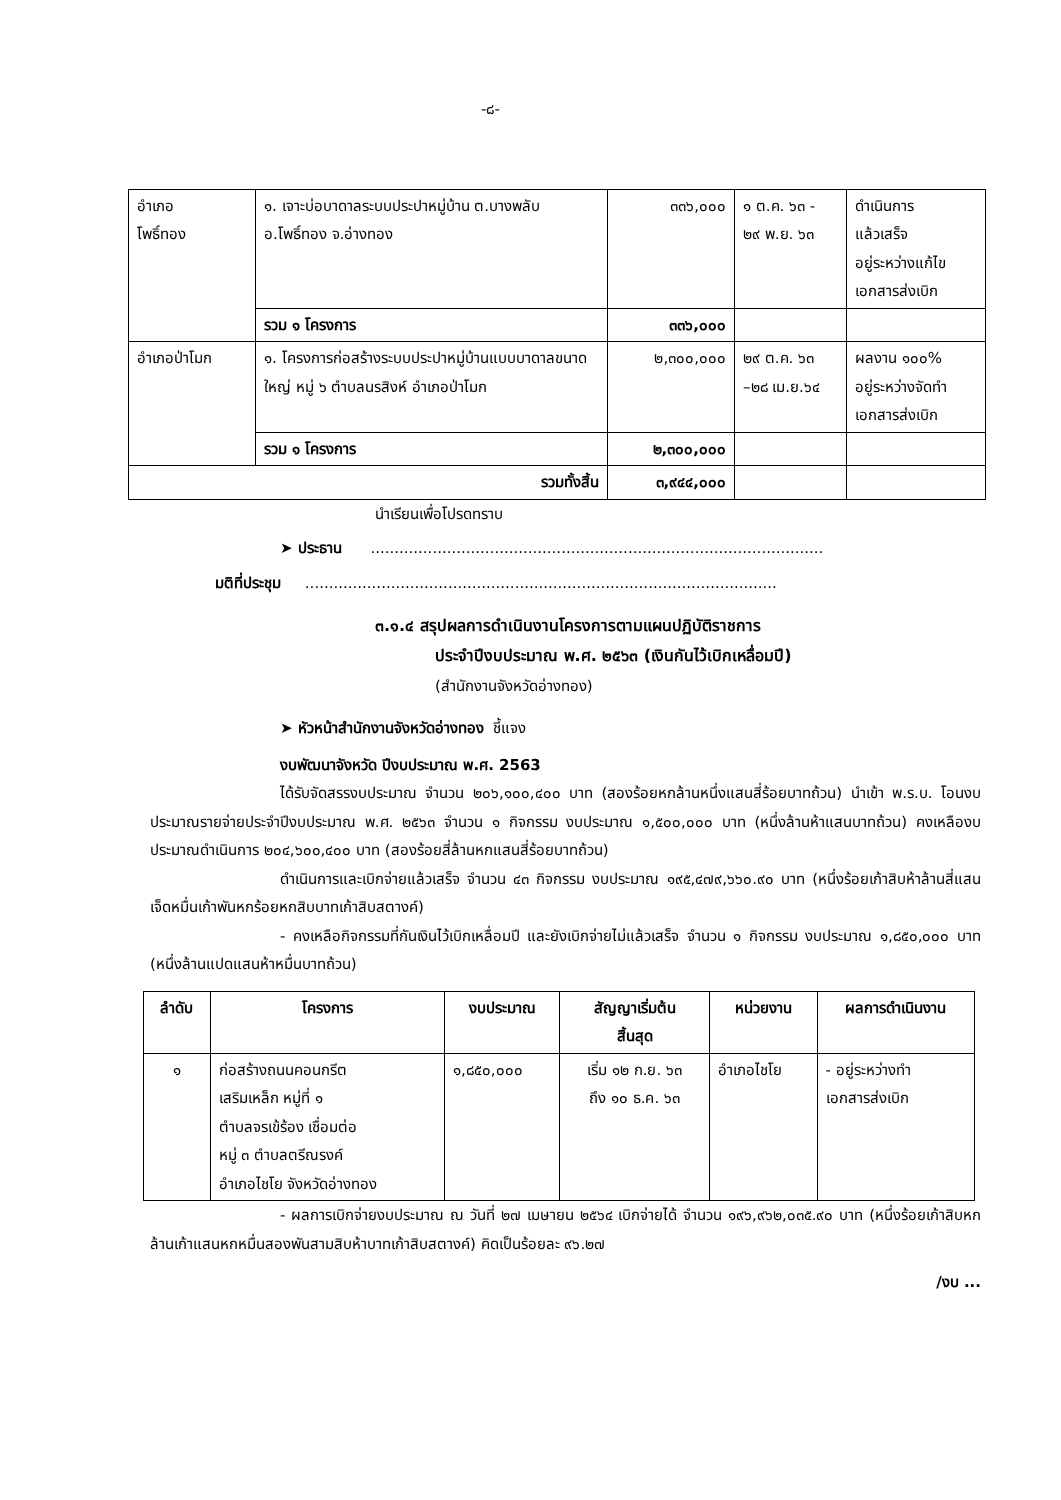-๘-
| อำเภอ โพธิ์ทอง | ๑. เจาะบ่อบาดาลระบบประปาหมู่บ้าน ต.บางพลับ อ.โพธิ์ทอง จ.อ่างทอง | ๓๓๖,๐๐๐ | ๑ ต.ค. ๖๓ - ๒๙ พ.ย. ๖๓ | ดำเนินการ แล้วเสร็จ อยู่ระหว่างแก้ไข เอกสารส่งเบิก |
| | รวม ๑ โครงการ | ๓๓๖,๐๐๐ | | |
| อำเภอป่าโมก | ๑. โครงการก่อสร้างระบบประปาหมู่บ้านแบบบาดาลขนาดใหญ่ หมู่ ๖ ตำบลนรสิงห์ อำเภอป่าโมก | ๒,๓๐๐,๐๐๐ | ๒๙ ต.ค. ๖๓ –๒๘ เม.ย.๖๔ | ผลงาน ๑๐๐% อยู่ระหว่างจัดทำ เอกสารส่งเบิก |
| | รวม ๑ โครงการ | ๒,๓๐๐,๐๐๐ | | |
| รวมทั้งสิ้น | | ๓,๙๔๔,๐๐๐ | | |
นำเรียนเพื่อโปรดทราบ
➤ ประธาน ...............................................................................................
มติที่ประชุม ...................................................................................................
๓.๑.๔ สรุปผลการดำเนินงานโครงการตามแผนปฏิบัติราชการ
ประจำปีงบประมาณ พ.ศ. ๒๕๖๓ (เงินกันไว้เบิกเหลื่อมปี)
(สำนักงานจังหวัดอ่างทอง)
➤ หัวหน้าสำนักงานจังหวัดอ่างทอง ชี้แจง
งบพัฒนาจังหวัด ปีงบประมาณ พ.ศ. 2563
ได้รับจัดสรรงบประมาณ จำนวน ๒๐๖,๑๐๐,๔๐๐ บาท (สองร้อยหกล้านหนึ่งแสนสี่ร้อยบาทถ้วน) นำเข้า พ.ร.บ. โอนงบประมาณรายจ่ายประจำปีงบประมาณ พ.ศ. ๒๕๖๓ จำนวน ๑ กิจกรรม งบประมาณ ๑,๕๐๐,๐๐๐ บาท (หนึ่งล้านห้าแสนบาทถ้วน) คงเหลืองบประมาณดำเนินการ ๒๐๔,๖๐๐,๔๐๐ บาท (สองร้อยสี่ล้านหกแสนสี่ร้อยบาทถ้วน)
ดำเนินการและเบิกจ่ายแล้วเสร็จ จำนวน ๔๓ กิจกรรม งบประมาณ ๑๙๕,๔๗๙,๖๖๐.๙๐ บาท (หนึ่งร้อยเก้าสิบห้าล้านสี่แสนเจ็ดหมื่นเก้าพันหกร้อยหกสิบบาทเก้าสิบสตางค์)
- คงเหลือกิจกรรมที่กันเงินไว้เบิกเหลื่อมปี และยังเบิกจ่ายไม่แล้วเสร็จ จำนวน ๑ กิจกรรม งบประมาณ ๑,๘๕๐,๐๐๐ บาท (หนึ่งล้านแปดแสนห้าหมื่นบาทถ้วน)
| ลำดับ | โครงการ | งบประมาณ | สัญญาเริ่มต้น สิ้นสุด | หน่วยงาน | ผลการดำเนินงาน |
| --- | --- | --- | --- | --- | --- |
| ๑ | ก่อสร้างถนนคอนกรีต เสริมเหล็ก หมู่ที่ ๑ ตำบลจรเข้ร้อง เชื่อมต่อ หมู่ ๓ ตำบลตรีณรงค์ อำเภอไชโย จังหวัดอ่างทอง | ๑,๘๕๐,๐๐๐ | เริ่ม ๑๒ ก.ย. ๖๓ ถึง ๑๐ ธ.ค. ๖๓ | อำเภอไชโย | - อยู่ระหว่างทำ เอกสารส่งเบิก |
- ผลการเบิกจ่ายงบประมาณ ณ วันที่ ๒๗ เมษายน ๒๕๖๔ เบิกจ่ายได้ จำนวน ๑๙๖,๙๖๒,๐๓๕.๙๐ บาท (หนึ่งร้อยเก้าสิบหกล้านเก้าแสนหกหมื่นสองพันสามสิบห้าบาทเก้าสิบสตางค์) คิดเป็นร้อยละ ๙๖.๒๗
/งบ ...